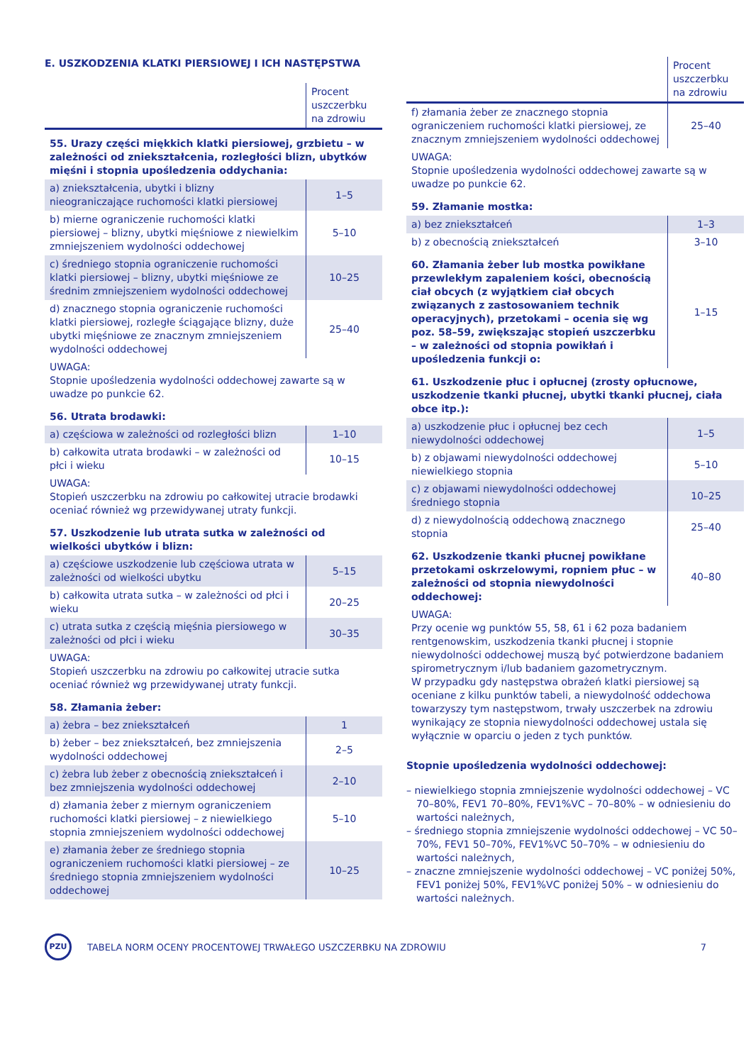E. USZKODZENIA KLATKI PIERSIOWEJ I ICH NASTĘPSTWA
| | Procent uszczerbku na zdrowiu |
| 55. Urazy części miękkich klatki piersiowej, grzbietu – w zależności od zniekształcenia, rozległości blizn, ubytków mięśni i stopnia upośledzenia oddychania: | |
| a) zniekształcenia, ubytki i blizny nieograniczające ruchomości klatki piersiowej | 1–5 |
| b) mierne ograniczenie ruchomości klatki piersiowej – blizny, ubytki mięśniowe z niewielkim zmniejszeniem wydolności oddechowej | 5–10 |
| c) średniego stopnia ograniczenie ruchomości klatki piersiowej – blizny, ubytki mięśniowe ze średnim zmniejszeniem wydolności oddechowej | 10–25 |
| d) znacznego stopnia ograniczenie ruchomości klatki piersiowej, rozległe ściągające blizny, duże ubytki mięśniowe ze znacznym zmniejszeniem wydolności oddechowej | 25–40 |
| UWAGA: Stopnie upośledzenia wydolności oddechowej zawarte są w uwadze po punkcie 62. | |
| 56. Utrata brodawki: | |
| a) częściowa w zależności od rozległości blizn | 1–10 |
| b) całkowita utrata brodawki – w zależności od płci i wieku | 10–15 |
| UWAGA: Stopień uszczerbku na zdrowiu po całkowitej utracie brodawki oceniać również wg przewidywanej utraty funkcji. | |
| 57. Uszkodzenie lub utrata sutka w zależności od wielkości ubytków i blizn: | |
| a) częściowe uszkodzenie lub częściowa utrata w zależności od wielkości ubytku | 5–15 |
| b) całkowita utrata sutka – w zależności od płci i wieku | 20–25 |
| c) utrata sutka z częścią mięśnia piersiowego w zależności od płci i wieku | 30–35 |
| UWAGA: Stopień uszczerbku na zdrowiu po całkowitej utracie sutka oceniać również wg przewidywanej utraty funkcji. | |
| 58. Złamania żeber: | |
| a) żebra – bez zniekształceń | 1 |
| b) żeber – bez zniekształceń, bez zmniejszenia wydolności oddechowej | 2–5 |
| c) żebra lub żeber z obecnością zniekształceń i bez zmniejszenia wydolności oddechowej | 2–10 |
| d) złamania żeber z miernym ograniczeniem ruchomości klatki piersiowej – z niewielkiego stopnia zmniejszeniem wydolności oddechowej | 5–10 |
| e) złamania żeber ze średniego stopnia ograniczeniem ruchomości klatki piersiowej – ze średniego stopnia zmniejszeniem wydolności oddechowej | 10–25 |
| | Procent uszczerbku na zdrowiu |
| f) złamania żeber ze znacznego stopnia ograniczeniem ruchomości klatki piersiowej, ze znacznym zmniejszeniem wydolności oddechowej | 25–40 |
| UWAGA: Stopnie upośledzenia wydolności oddechowej zawarte są w uwadze po punkcie 62. | |
| 59. Złamanie mostka: | |
| a) bez zniekształceń | 1–3 |
| b) z obecnością zniekształceń | 3–10 |
| 60. Złamania żeber lub mostka powikłane przewlekłym zapaleniem kości, obecnością ciał obcych (z wyjątkiem ciał obcych związanych z zastosowaniem technik operacyjnych), przetokami – ocenia się wg poz. 58–59, zwiększając stopień uszczerbku – w zależności od stopnia powikłań i upośledzenia funkcji o: | 1–15 |
| 61. Uszkodzenie płuc i opłucnej (zrosty opłucnowe, uszkodzenie tkanki płucnej, ubytki tkanki płucnej, ciała obce itp.): | |
| a) uszkodzenie płuc i opłucnej bez cech niewydolności oddechowej | 1–5 |
| b) z objawami niewydolności oddechowej niewielkiego stopnia | 5–10 |
| c) z objawami niewydolności oddechowej średniego stopnia | 10–25 |
| d) z niewydolnością oddechową znacznego stopnia | 25–40 |
| 62. Uszkodzenie tkanki płucnej powikłane przetokami oskrzelowymi, ropniem płuc – w zależności od stopnia niewydolności oddechowej: | 40–80 |
| UWAGA: Przy ocenie wg punktów 55, 58, 61 i 62 poza badaniem rentgenowskim, uszkodzenia tkanki płucnej i stopnie niewydolności oddechowej muszą być potwierdzone badaniem spirometrycznym i/lub badaniem gazometrycznym. W przypadku gdy następstwa obrażeń klatki piersiowej są oceniane z kilku punktów tabeli, a niewydolność oddechowa towarzyszy tym następstwom, trwały uszczerbek na zdrowiu wynikający ze stopnia niewydolności oddechowej ustala się wyłącznie w oparciu o jeden z tych punktów. | |
Stopnie upośledzenia wydolności oddechowej:
– niewielkiego stopnia zmniejszenie wydolności oddechowej – VC 70–80%, FEV1 70–80%, FEV1%VC – 70–80% – w odniesieniu do wartości należnych,
– średniego stopnia zmniejszenie wydolności oddechowej – VC 50–70%, FEV1 50–70%, FEV1%VC 50–70% – w odniesieniu do wartości należnych,
– znaczne zmniejszenie wydolności oddechowej – VC poniżej 50%, FEV1 poniżej 50%, FEV1%VC poniżej 50% – w odniesieniu do wartości należnych.
PZU
TABELA NORM OCENY PROCENTOWEJ TRWAŁEGO USZCZERBKU NA ZDROWIU
7